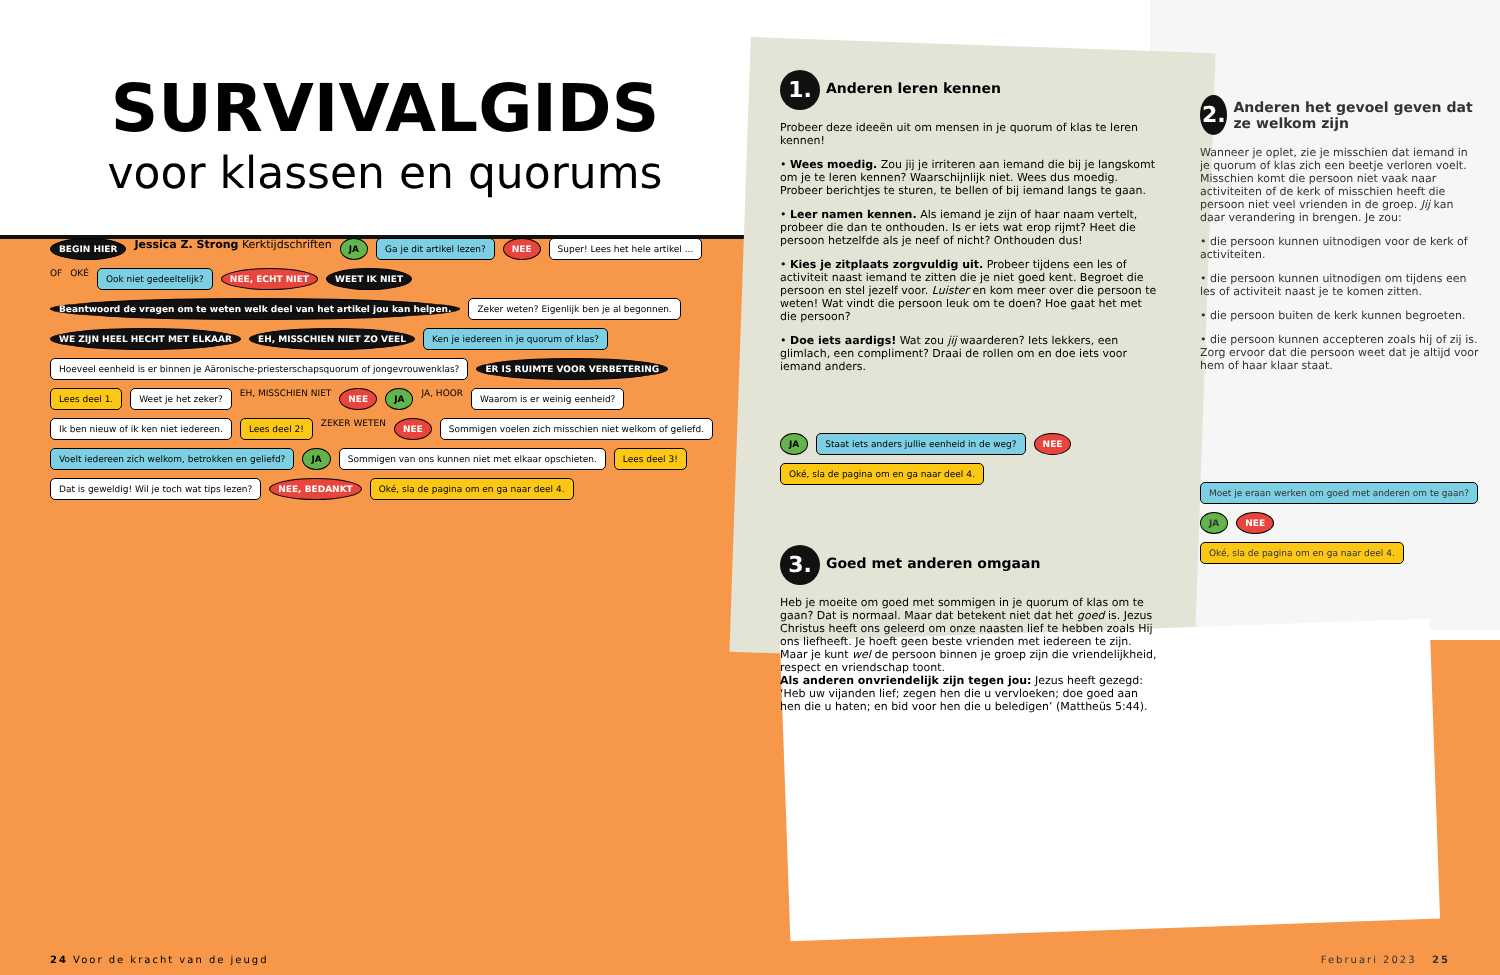SURVIVALGIDS
voor klassen en quorums
BEGIN HIER Jessica Z. Strong Kerktijdschriften JA Ga je dit artikel lezen? NEE Super! Lees het hele artikel ... OF OKÉ Ook niet gedeeltelijk? NEE, ECHT NIET WEET IK NIET Beantwoord de vragen om te weten welk deel van het artikel jou kan helpen. Zeker weten? Eigenlijk ben je al begonnen. WE ZIJN HEEL HECHT MET ELKAAR EH, MISSCHIEN NIET ZO VEEL Ken je iedereen in je quorum of klas? Hoeveel eenheid is er binnen je Aäronische-priesterschapsquorum of jongevrouwenklas? ER IS RUIMTE VOOR VERBETERING Lees deel 1. Weet je het zeker? EH, MISSCHIEN NIET NEE JA JA, HOOR Waarom is er weinig eenheid? Ik ben nieuw of ik ken niet iedereen. Lees deel 2! ZEKER WETEN NEE Sommigen voelen zich misschien niet welkom of geliefd. Voelt iedereen zich welkom, betrokken en geliefd? JA Sommigen van ons kunnen niet met elkaar opschieten. Lees deel 3! Dat is geweldig! Wil je toch wat tips lezen? NEE, BEDANKT Oké, sla de pagina om en ga naar deel 4.
24 Voor de kracht van de jeugd
1. Anderen leren kennen
Probeer deze ideeën uit om mensen in je quorum of klas te leren kennen!
• Wees moedig. Zou jij je irriteren aan iemand die bij je langskomt om je te leren kennen? Waarschijnlijk niet. Wees dus moedig. Probeer berichtjes te sturen, te bellen of bij iemand langs te gaan.
• Leer namen kennen. Als iemand je zijn of haar naam vertelt, probeer die dan te onthouden. Is er iets wat erop rijmt? Heet die persoon hetzelfde als je neef of nicht? Onthouden dus!
• Kies je zitplaats zorgvuldig uit. Probeer tijdens een les of activiteit naast iemand te zitten die je niet goed kent. Begroet die persoon en stel jezelf voor. Luister en kom meer over die persoon te weten! Wat vindt die persoon leuk om te doen? Hoe gaat het met die persoon?
• Doe iets aardigs! Wat zou jij waarderen? Iets lekkers, een glimlach, een compliment? Draai de rollen om en doe iets voor iemand anders.
JA Staat iets anders jullie eenheid in de weg? NEE Oké, sla de pagina om en ga naar deel 4.
3. Goed met anderen omgaan
Heb je moeite om goed met sommigen in je quorum of klas om te gaan? Dat is normaal. Maar dat betekent niet dat het goed is. Jezus Christus heeft ons geleerd om onze naasten lief te hebben zoals Hij ons liefheeft. Je hoeft geen beste vrienden met iedereen te zijn. Maar je kunt wel de persoon binnen je groep zijn die vriendelijkheid, respect en vriendschap toont.
Als anderen onvriendelijk zijn tegen jou: Jezus heeft gezegd: ‘Heb uw vijanden lief; zegen hen die u vervloeken; doe goed aan hen die u haten; en bid voor hen die u beledigen’ (Mattheüs 5:44).
2.
Anderen het gevoel geven dat ze welkom zijn
Wanneer je oplet, zie je misschien dat iemand in je quorum of klas zich een beetje verloren voelt. Misschien komt die persoon niet vaak naar activiteiten of de kerk of misschien heeft die persoon niet veel vrienden in de groep. Jij kan daar verandering in brengen. Je zou:
• die persoon kunnen uitnodigen voor de kerk of activiteiten.
• die persoon kunnen uitnodigen om tijdens een les of activiteit naast je te komen zitten.
• die persoon buiten de kerk kunnen begroeten.
• die persoon kunnen accepteren zoals hij of zij is. Zorg ervoor dat die persoon weet dat je altijd voor hem of haar klaar staat.
Moet je eraan werken om goed met anderen om te gaan? JA NEE Oké, sla de pagina om en ga naar deel 4.
Februari 2023 25